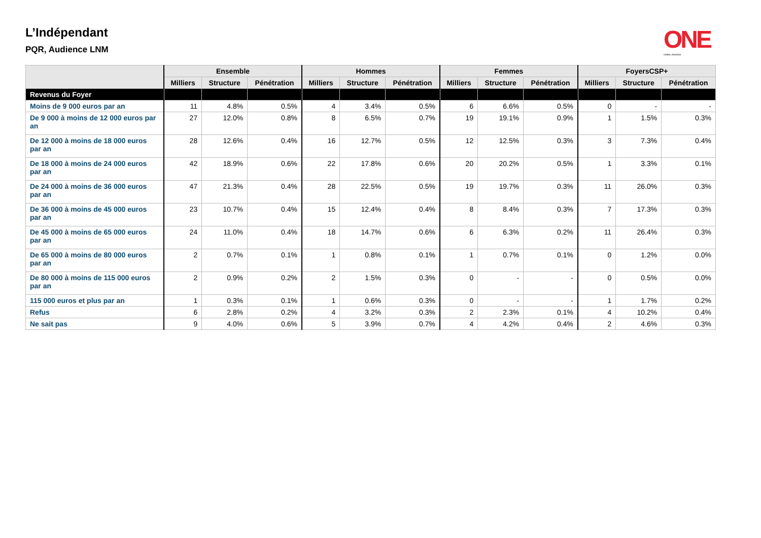L’Indépendant
PQR, Audience LNM
ONE
CUMUL 2011/2012
| | Ensemble | | | Hommes | | | Femmes | | | FoyersCSP+ | | |
| --- | --- | --- | --- | --- | --- | --- | --- | --- | --- | --- | --- | --- |
| | Milliers | Structure | Pénétration | Milliers | Structure | Pénétration | Milliers | Structure | Pénétration | Milliers | Structure | Pénétration |
| Revenus du Foyer | | | | | | | | | | | | |
| Moins de 9 000 euros par an | 11 | 4.8% | 0.5% | 4 | 3.4% | 0.5% | 6 | 6.6% | 0.5% | 0 | - | - |
| De 9 000 à moins de 12 000 euros par an | 27 | 12.0% | 0.8% | 8 | 6.5% | 0.7% | 19 | 19.1% | 0.9% | 1 | 1.5% | 0.3% |
| De 12 000 à moins de 18 000 euros par an | 28 | 12.6% | 0.4% | 16 | 12.7% | 0.5% | 12 | 12.5% | 0.3% | 3 | 7.3% | 0.4% |
| De 18 000 à moins de 24 000 euros par an | 42 | 18.9% | 0.6% | 22 | 17.8% | 0.6% | 20 | 20.2% | 0.5% | 1 | 3.3% | 0.1% |
| De 24 000 à moins de 36 000 euros par an | 47 | 21.3% | 0.4% | 28 | 22.5% | 0.5% | 19 | 19.7% | 0.3% | 11 | 26.0% | 0.3% |
| De 36 000 à moins de 45 000 euros par an | 23 | 10.7% | 0.4% | 15 | 12.4% | 0.4% | 8 | 8.4% | 0.3% | 7 | 17.3% | 0.3% |
| De 45 000 à moins de 65 000 euros par an | 24 | 11.0% | 0.4% | 18 | 14.7% | 0.6% | 6 | 6.3% | 0.2% | 11 | 26.4% | 0.3% |
| De 65 000 à moins de 80 000 euros par an | 2 | 0.7% | 0.1% | 1 | 0.8% | 0.1% | 1 | 0.7% | 0.1% | 0 | 1.2% | 0.0% |
| De 80 000 à moins de 115 000 euros par an | 2 | 0.9% | 0.2% | 2 | 1.5% | 0.3% | 0 | - | - | 0 | 0.5% | 0.0% |
| 115 000 euros et plus par an | 1 | 0.3% | 0.1% | 1 | 0.6% | 0.3% | 0 | - | - | 1 | 1.7% | 0.2% |
| Refus | 6 | 2.8% | 0.2% | 4 | 3.2% | 0.3% | 2 | 2.3% | 0.1% | 4 | 10.2% | 0.4% |
| Ne sait pas | 9 | 4.0% | 0.6% | 5 | 3.9% | 0.7% | 4 | 4.2% | 0.4% | 2 | 4.6% | 0.3% |